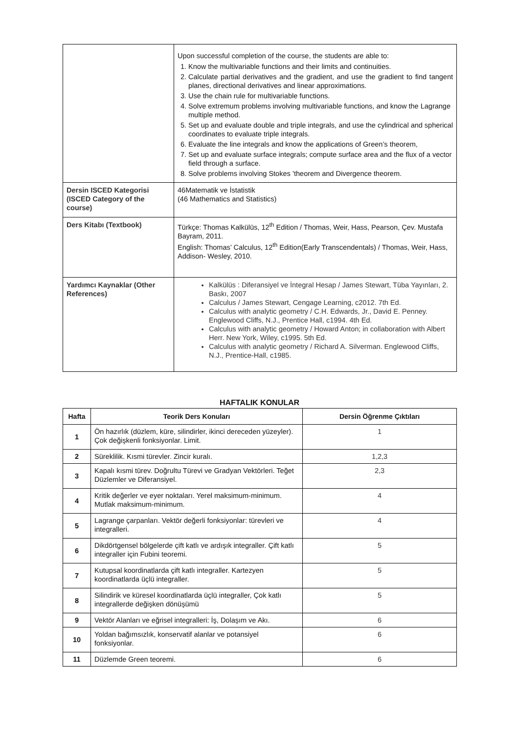| | Upon successful completion of the course, the students are able to: 1. Know the multivariable functions and their limits and continuities. 2. Calculate partial derivatives and the gradient, and use the gradient to find tangent planes, directional derivatives and linear approximations. 3. Use the chain rule for multivariable functions. 4. Solve extremum problems involving multivariable functions, and know the Lagrange multiple method. 5. Set up and evaluate double and triple integrals, and use the cylindrical and spherical coordinates to evaluate triple integrals. 6. Evaluate the line integrals and know the applications of Green’s theorem, 7. Set up and evaluate surface integrals; compute surface area and the flux of a vector field through a surface. 8. Solve problems involving Stokes ’theorem and Divergence theorem. |
| Dersin ISCED Kategorisi (ISCED Category of the course) | 46Matematik ve İstatistik (46 Mathematics and Statistics) |
| Ders Kitabı (Textbook) | Türkçe: Thomas Kalkülüs, 12<sup>th</sup> Edition / Thomas, Weir, Hass, Pearson, Çev. Mustafa Bayram, 2011. English: Thomas’ Calculus, 12<sup>th</sup> Edition(Early Transcendentals) / Thomas, Weir, Hass, Addison- Wesley, 2010. |
| Yardımcı Kaynaklar (Other References) | Kalkülüs : Diferansiyel ve İntegral Hesap / James Stewart, Tüba Yayınları, 2. Baskı, 2007 Calculus / James Stewart, Cengage Learning, c2012. 7th Ed. Calculus with analytic geometry / C.H. Edwards, Jr., David E. Penney. Englewood Cliffs, N.J., Prentice Hall, c1994. 4th Ed. Calculus with analytic geometry / Howard Anton; in collaboration with Albert Herr. New York, Wiley, c1995. 5th Ed. Calculus with analytic geometry / Richard A. Silverman. Englewood Cliffs, N.J., Prentice-Hall, c1985. |
HAFTALIK KONULAR
| Hafta | Teorik Ders Konuları | Dersin Öğrenme Çıktıları |
| --- | --- | --- |
| 1 | Ön hazırlık (düzlem, küre, silindirler, ikinci dereceden yüzeyler). Çok değişkenli fonksiyonlar. Limit. | 1 |
| 2 | Süreklilik. Kısmi türevler. Zincir kuralı. | 1,2,3 |
| 3 | Kapalı kısmi türev. Doğrultu Türevi ve Gradyan Vektörleri. Teğet Düzlemler ve Diferansiyel. | 2,3 |
| 4 | Kritik değerler ve eyer noktaları. Yerel maksimum-minimum. Mutlak maksimum-minimum. | 4 |
| 5 | Lagrange çarpanları. Vektör değerli fonksiyonlar: türevleri ve integralleri. | 4 |
| 6 | Dikdörtgensel bölgelerde çift katlı ve ardışık integraller. Çift katlı integraller için Fubini teoremi. | 5 |
| 7 | Kutupsal koordinatlarda çift katlı integraller. Kartezyen koordinatlarda üçlü integraller. | 5 |
| 8 | Silindirik ve küresel koordinatlarda üçlü integraller, Çok katlı integrallerde değişken dönüşümü | 5 |
| 9 | Vektör Alanları ve eğrisel integralleri: İş, Dolaşım ve Akı. | 6 |
| 10 | Yoldan bağımsızlık, konservatif alanlar ve potansiyel fonksiyonlar. | 6 |
| 11 | Düzlemde Green teoremi. | 6 |